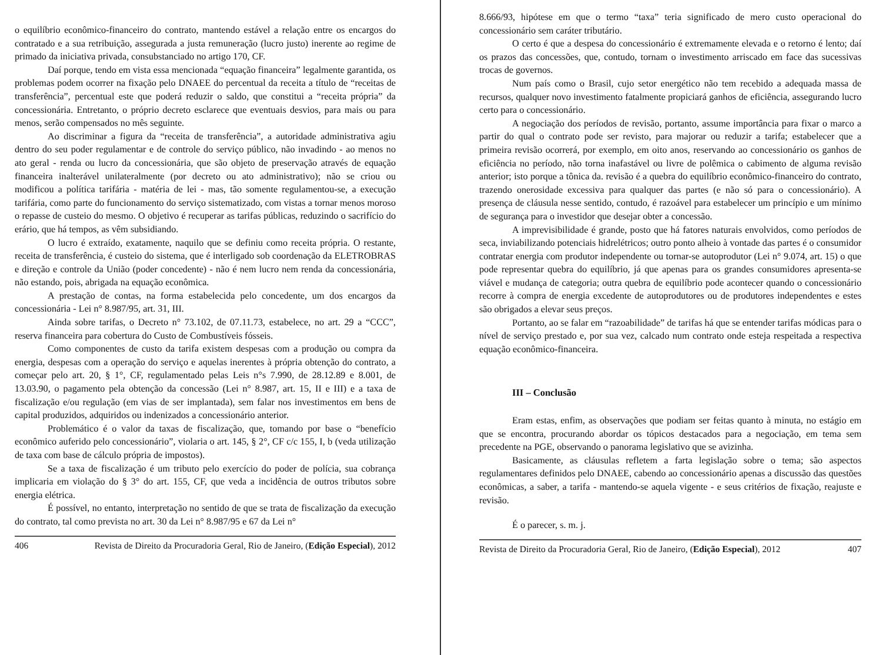o equilíbrio econômico-financeiro do contrato, mantendo estável a relação entre os encargos do contratado e a sua retribuição, assegurada a justa remuneração (lucro justo) inerente ao regime de primado da iniciativa privada, consubstanciado no artigo 170, CF.
Daí porque, tendo em vista essa mencionada “equação financeira” legalmente garantida, os problemas podem ocorrer na fixação pelo DNAEE do percentual da receita a título de “receitas de transferência”, percentual este que poderá reduzir o saldo, que constitui a “receita própria” da concessionária. Entretanto, o próprio decreto esclarece que eventuais desvios, para mais ou para menos, serão compensados no mês seguinte.
Ao discriminar a figura da “receita de transferência”, a autoridade administrativa agiu dentro do seu poder regulamentar e de controle do serviço público, não invadindo - ao menos no ato geral - renda ou lucro da concessionária, que são objeto de preservação através de equação financeira inalterável unilateralmente (por decreto ou ato administrativo); não se criou ou modificou a política tarifária - matéria de lei - mas, tão somente regulamentou-se, a execução tarifária, como parte do funcionamento do serviço sistematizado, com vistas a tornar menos moroso o repasse de custeio do mesmo. O objetivo é recuperar as tarifas públicas, reduzindo o sacrifício do erário, que há tempos, as vêm subsidiando.
O lucro é extraído, exatamente, naquilo que se definiu como receita própria. O restante, receita de transferência, é custeio do sistema, que é interligado sob coordenação da ELETROBRAS e direção e controle da União (poder concedente) - não é nem lucro nem renda da concessionária, não estando, pois, abrigada na equação econômica.
A prestação de contas, na forma estabelecida pelo concedente, um dos encargos da concessionária - Lei n° 8.987/95, art. 31, III.
Ainda sobre tarifas, o Decreto n° 73.102, de 07.11.73, estabelece, no art. 29 a “CCC”, reserva financeira para cobertura do Custo de Combustíveis fósseis.
Como componentes de custo da tarifa existem despesas com a produção ou compra da energia, despesas com a operação do serviço e aquelas inerentes à própria obtenção do contrato, a começar pelo art. 20, § 1°, CF, regulamentado pelas Leis n°s 7.990, de 28.12.89 e 8.001, de 13.03.90, o pagamento pela obtenção da concessão (Lei n° 8.987, art. 15, II e III) e a taxa de fiscalização e/ou regulação (em vias de ser implantada), sem falar nos investimentos em bens de capital produzidos, adquiridos ou indenizados a concessionário anterior.
Problemático é o valor da taxas de fiscalização, que, tomando por base o “benefício econômico auferido pelo concessionário”, violaria o art. 145, § 2°, CF c/c 155, I, b (veda utilização de taxa com base de cálculo própria de impostos).
Se a taxa de fiscalização é um tributo pelo exercício do poder de polícia, sua cobrança implicaria em violação do § 3° do art. 155, CF, que veda a incidência de outros tributos sobre energia elétrica.
É possível, no entanto, interpretação no sentido de que se trata de fiscalização da execução do contrato, tal como prevista no art. 30 da Lei n° 8.987/95 e 67 da Lei n°
406 Revista de Direito da Procuradoria Geral, Rio de Janeiro, (Edição Especial), 2012
8.666/93, hipótese em que o termo “taxa” teria significado de mero custo operacional do concessionário sem caráter tributário.
O certo é que a despesa do concessionário é extremamente elevada e o retorno é lento; daí os prazos das concessões, que, contudo, tornam o investimento arriscado em face das sucessivas trocas de governos.
Num país como o Brasil, cujo setor energético não tem recebido a adequada massa de recursos, qualquer novo investimento fatalmente propiciará ganhos de eficiência, assegurando lucro certo para o concessionário.
A negociação dos períodos de revisão, portanto, assume importância para fixar o marco a partir do qual o contrato pode ser revisto, para majorar ou reduzir a tarifa; estabelecer que a primeira revisão ocorrerá, por exemplo, em oito anos, reservando ao concessionário os ganhos de eficiência no período, não torna inafastável ou livre de polêmica o cabimento de alguma revisão anterior; isto porque a tônica da. revisão é a quebra do equilíbrio econômico-financeiro do contrato, trazendo onerosidade excessiva para qualquer das partes (e não só para o concessionário). A presença de cláusula nesse sentido, contudo, é razoável para estabelecer um princípio e um mínimo de segurança para o investidor que desejar obter a concessão.
A imprevisibilidade é grande, posto que há fatores naturais envolvidos, como períodos de seca, inviabilizando potenciais hidrelétricos; outro ponto alheio à vontade das partes é o consumidor contratar energia com produtor independente ou tornar-se autoprodutor (Lei n° 9.074, art. 15) o que pode representar quebra do equilíbrio, já que apenas para os grandes consumidores apresenta-se viável e mudança de categoria; outra quebra de equilíbrio pode acontecer quando o concessionário recorre à compra de energia excedente de autoprodutores ou de produtores independentes e estes são obrigados a elevar seus preços.
Portanto, ao se falar em “razoabilidade” de tarifas há que se entender tarifas módicas para o nível de serviço prestado e, por sua vez, calcado num contrato onde esteja respeitada a respectiva equação econômico-financeira.
III – Conclusão
Eram estas, enfim, as observações que podiam ser feitas quanto à minuta, no estágio em que se encontra, procurando abordar os tópicos destacados para a negociação, em tema sem precedente na PGE, observando o panorama legislativo que se avizinha.
Basicamente, as cláusulas refletem a farta legislação sobre o tema; são aspectos regulamentares definidos pelo DNAEE, cabendo ao concessionário apenas a discussão das questões econômicas, a saber, a tarifa - mantendo-se aquela vigente - e seus critérios de fixação, reajuste e revisão.
É o parecer, s. m. j.
Revista de Direito da Procuradoria Geral, Rio de Janeiro, (Edição Especial), 2012 407